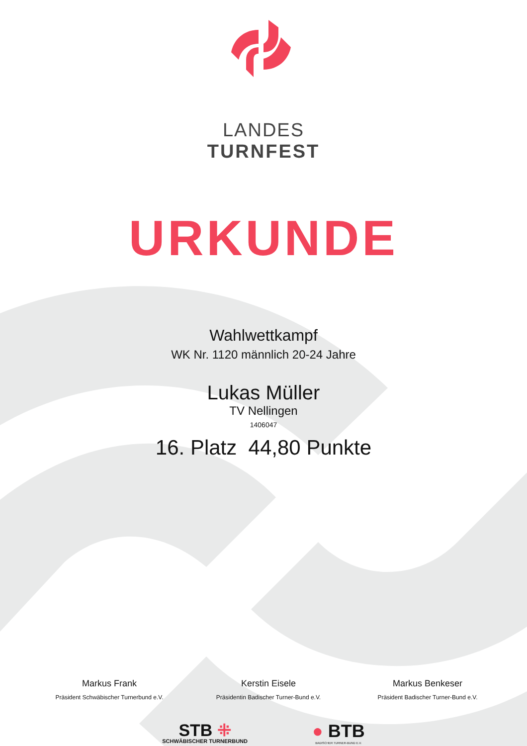LANDES
TURNFEST
URKUNDE
Wahlwettkampf
WK Nr. 1120 männlich 20-24 Jahre
Lukas Müller
TV Nellingen
1406047
16. Platz 44,80 Punkte
Markus Frank
Präsident Schwäbischer Turnerbund e.V.
Kerstin Eisele
Präsidentin Badischer Turner-Bund e.V.
Markus Benkeser
Präsident Badischer Turner-Bund e.V.
STB ⁜
SCHWÄBISCHER TURNERBUND
● BTB
BADISCHER TURNER-BUND E.V.